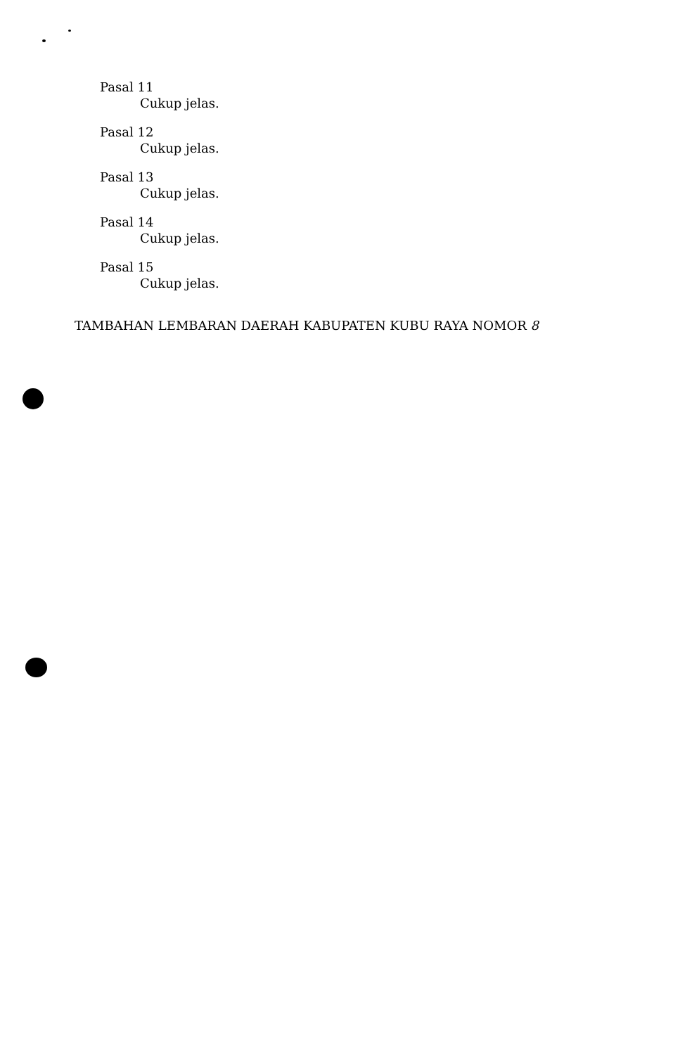Pasal 11
Cukup jelas.
Pasal 12
Cukup jelas.
Pasal 13
Cukup jelas.
Pasal 14
Cukup jelas.
Pasal 15
Cukup jelas.
TAMBAHAN LEMBARAN DAERAH KABUPATEN KUBU RAYA NOMOR 8